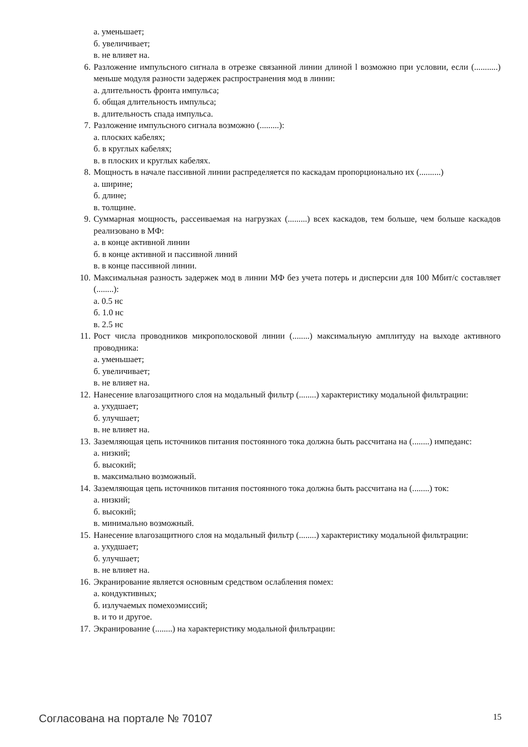а. уменьшает;
б. увеличивает;
в. не влияет на.
6. Разложение импульсного сигнала в отрезке связанной линии длиной l возможно при условии, если (...........) меньше модуля разности задержек распространения мод в линии:
а. длительность фронта импульса;
б. общая длительность импульса;
в. длительность спада импульса.
7. Разложение импульсного сигнала возможно (.........):
а. плоских кабелях;
б. в круглых кабелях;
в. в плоских и круглых кабелях.
8. Мощность в начале пассивной линии распределяется по каскадам пропорционально их (..........)
а. ширине;
б. длине;
в. толщине.
9. Суммарная мощность, рассеиваемая на нагрузках (.........) всех каскадов, тем больше, чем больше каскадов реализовано в МФ:
а. в конце активной линии
б. в конце активной и пассивной линий
в. в конце пассивной линии.
10. Максимальная разность задержек мод в линии МФ без учета потерь и дисперсии для 100 Мбит/с составляет (........):
а. 0.5 нс
б. 1.0 нс
в. 2.5 нс
11. Рост числа проводников микрополосковой линии (........) максимальную амплитуду на выходе активного проводника:
а. уменьшает;
б. увеличивает;
в. не влияет на.
12. Нанесение влагозащитного слоя на модальный фильтр (........) характеристику модальной фильтрации:
а. ухудшает;
б. улучшает;
в. не влияет на.
13. Заземляющая цепь источников питания постоянного тока должна быть рассчитана на (........) импеданс:
а. низкий;
б. высокий;
в. максимально возможный.
14. Заземляющая цепь источников питания постоянного тока должна быть рассчитана на (........) ток:
а. низкий;
б. высокий;
в. минимально возможный.
15. Нанесение влагозащитного слоя на модальный фильтр (........) характеристику модальной фильтрации:
а. ухудшает;
б. улучшает;
в. не влияет на.
16. Экранирование является основным средством ослабления помех:
а. кондуктивных;
б. излучаемых помехоэмиссий;
в. и то и другое.
17. Экранирование (........) на характеристику модальной фильтрации:
Согласована на портале № 70107 15